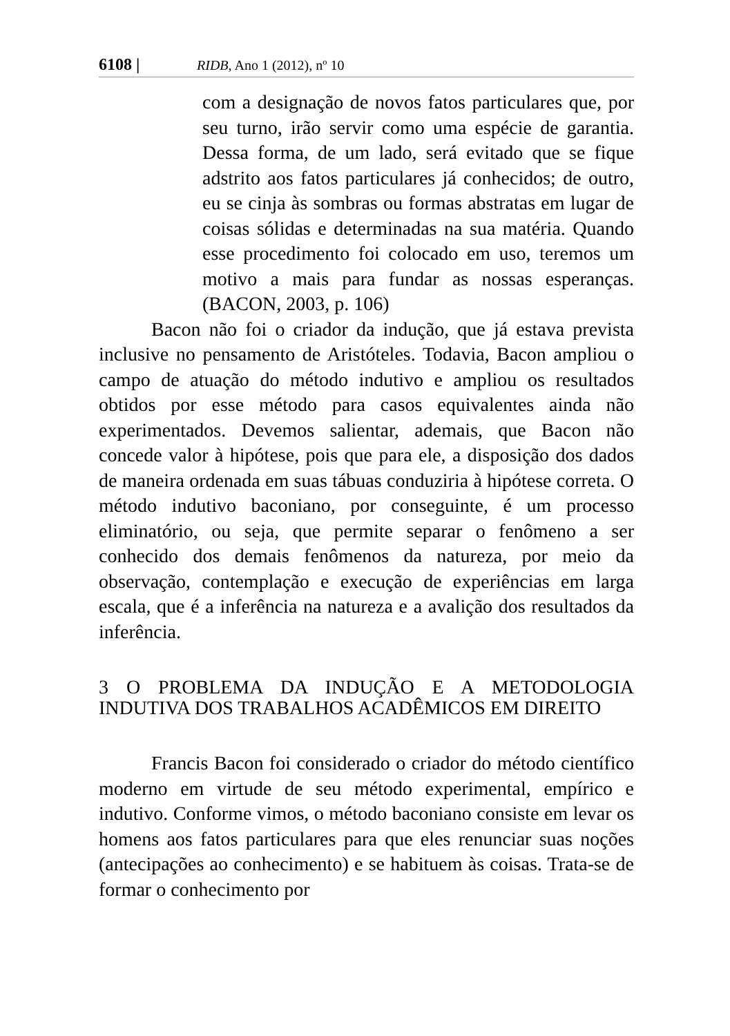6108 | RIDB, Ano 1 (2012), nº 10
com a designação de novos fatos particulares que, por seu turno, irão servir como uma espécie de garantia. Dessa forma, de um lado, será evitado que se fique adstrito aos fatos particulares já conhecidos; de outro, eu se cinja às sombras ou formas abstratas em lugar de coisas sólidas e determinadas na sua matéria. Quando esse procedimento foi colocado em uso, teremos um motivo a mais para fundar as nossas esperanças. (BACON, 2003, p. 106)
Bacon não foi o criador da indução, que já estava prevista inclusive no pensamento de Aristóteles. Todavia, Bacon ampliou o campo de atuação do método indutivo e ampliou os resultados obtidos por esse método para casos equivalentes ainda não experimentados. Devemos salientar, ademais, que Bacon não concede valor à hipótese, pois que para ele, a disposição dos dados de maneira ordenada em suas tábuas conduziria à hipótese correta. O método indutivo baconiano, por conseguinte, é um processo eliminatório, ou seja, que permite separar o fenômeno a ser conhecido dos demais fenômenos da natureza, por meio da observação, contemplação e execução de experiências em larga escala, que é a inferência na natureza e a avalição dos resultados da inferência.
3 O PROBLEMA DA INDUÇÃO E A METODOLOGIA INDUTIVA DOS TRABALHOS ACADÊMICOS EM DIREITO
Francis Bacon foi considerado o criador do método científico moderno em virtude de seu método experimental, empírico e indutivo. Conforme vimos, o método baconiano consiste em levar os homens aos fatos particulares para que eles renunciar suas noções (antecipações ao conhecimento) e se habituem às coisas. Trata-se de formar o conhecimento por